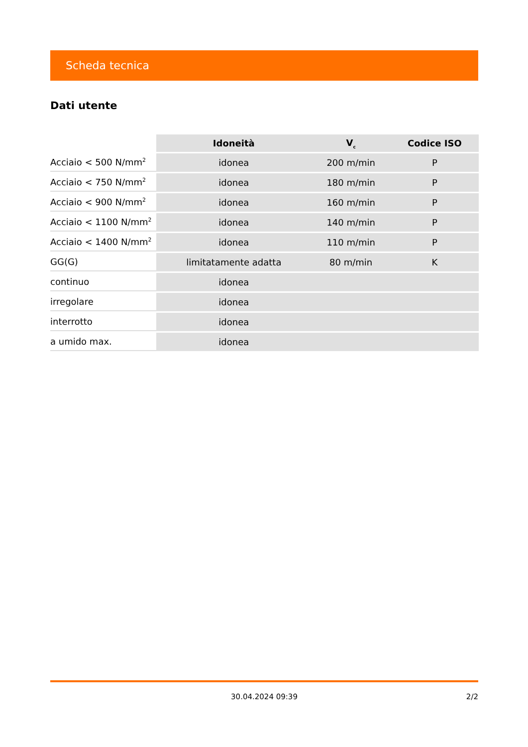Scheda tecnica
Dati utente
| | Idoneità | V<sub>c</sub> | Codice ISO |
| --- | --- | --- | --- |
| Acciaio < 500 N/mm<sup>2</sup> | idonea | 200 m/min | P |
| Acciaio < 750 N/mm<sup>2</sup> | idonea | 180 m/min | P |
| Acciaio < 900 N/mm<sup>2</sup> | idonea | 160 m/min | P |
| Acciaio < 1100 N/mm<sup>2</sup> | idonea | 140 m/min | P |
| Acciaio < 1400 N/mm<sup>2</sup> | idonea | 110 m/min | P |
| GG(G) | limitatamente adatta | 80 m/min | K |
| continuo | idonea | | |
| irregolare | idonea | | |
| interrotto | idonea | | |
| a umido max. | idonea | | |
30.04.2024 09:39
2/2